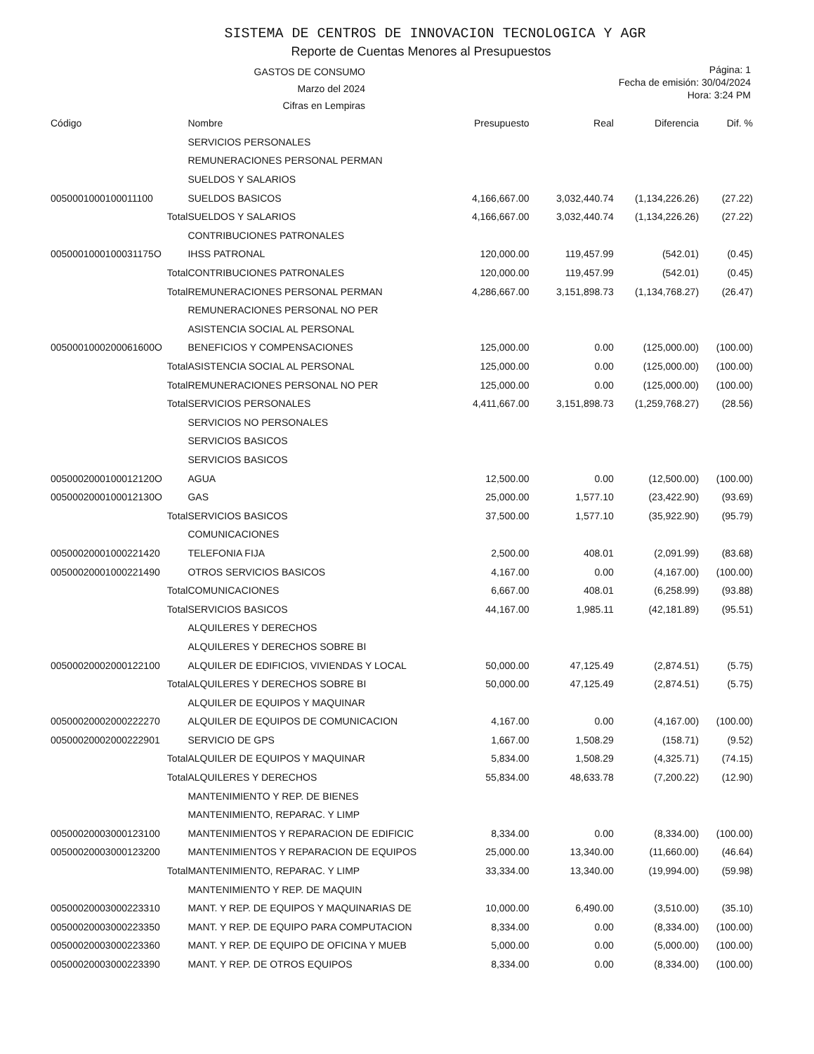SISTEMA DE CENTROS DE INNOVACION TECNOLOGICA Y AGR
Reporte de Cuentas Menores al Presupuestos
GASTOS DE CONSUMO
Marzo del 2024
Cifras en Lempiras
Página: 1
Fecha de emisión: 30/04/2024
Hora: 3:24 PM
| Código | Nombre | Presupuesto | Real | Diferencia | Dif. % |
| --- | --- | --- | --- | --- | --- |
| | SERVICIOS PERSONALES | | | | |
| | REMUNERACIONES PERSONAL PERMAN | | | | |
| | SUELDOS Y SALARIOS | | | | |
| 0050001000100011100 | SUELDOS BASICOS | 4,166,667.00 | 3,032,440.74 | (1,134,226.26) | (27.22) |
| Total | SUELDOS Y SALARIOS | 4,166,667.00 | 3,032,440.74 | (1,134,226.26) | (27.22) |
| | CONTRIBUCIONES PATRONALES | | | | |
| 0050001000100031175O | IHSS PATRONAL | 120,000.00 | 119,457.99 | (542.01) | (0.45) |
| Total | CONTRIBUCIONES PATRONALES | 120,000.00 | 119,457.99 | (542.01) | (0.45) |
| Total | REMUNERACIONES PERSONAL PERMAN | 4,286,667.00 | 3,151,898.73 | (1,134,768.27) | (26.47) |
| | REMUNERACIONES PERSONAL NO PER | | | | |
| | ASISTENCIA SOCIAL AL PERSONAL | | | | |
| 0050001000200061600O | BENEFICIOS Y COMPENSACIONES | 125,000.00 | 0.00 | (125,000.00) | (100.00) |
| Total | ASISTENCIA SOCIAL AL PERSONAL | 125,000.00 | 0.00 | (125,000.00) | (100.00) |
| Total | REMUNERACIONES PERSONAL NO PER | 125,000.00 | 0.00 | (125,000.00) | (100.00) |
| Total | SERVICIOS PERSONALES | 4,411,667.00 | 3,151,898.73 | (1,259,768.27) | (28.56) |
| | SERVICIOS NO PERSONALES | | | | |
| | SERVICIOS BASICOS | | | | |
| | SERVICIOS BASICOS | | | | |
| 0050002000100012120O | AGUA | 12,500.00 | 0.00 | (12,500.00) | (100.00) |
| 0050002000100012130O | GAS | 25,000.00 | 1,577.10 | (23,422.90) | (93.69) |
| Total | SERVICIOS BASICOS | 37,500.00 | 1,577.10 | (35,922.90) | (95.79) |
| | COMUNICACIONES | | | | |
| 00500020001000221420 | TELEFONIA FIJA | 2,500.00 | 408.01 | (2,091.99) | (83.68) |
| 00500020001000221490 | OTROS SERVICIOS BASICOS | 4,167.00 | 0.00 | (4,167.00) | (100.00) |
| Total | COMUNICACIONES | 6,667.00 | 408.01 | (6,258.99) | (93.88) |
| Total | SERVICIOS BASICOS | 44,167.00 | 1,985.11 | (42,181.89) | (95.51) |
| | ALQUILERES Y DERECHOS | | | | |
| | ALQUILERES Y DERECHOS SOBRE BI | | | | |
| 00500020002000122100 | ALQUILER DE EDIFICIOS, VIVIENDAS Y LOCAL | 50,000.00 | 47,125.49 | (2,874.51) | (5.75) |
| Total | ALQUILERES Y DERECHOS SOBRE BI | 50,000.00 | 47,125.49 | (2,874.51) | (5.75) |
| | ALQUILER DE EQUIPOS Y MAQUINAR | | | | |
| 00500020002000222270 | ALQUILER DE EQUIPOS DE COMUNICACION | 4,167.00 | 0.00 | (4,167.00) | (100.00) |
| 00500020002000222901 | SERVICIO DE GPS | 1,667.00 | 1,508.29 | (158.71) | (9.52) |
| Total | ALQUILER DE EQUIPOS Y MAQUINAR | 5,834.00 | 1,508.29 | (4,325.71) | (74.15) |
| Total | ALQUILERES Y DERECHOS | 55,834.00 | 48,633.78 | (7,200.22) | (12.90) |
| | MANTENIMIENTO Y REP. DE BIENES | | | | |
| | MANTENIMIENTO, REPARAC. Y LIMP | | | | |
| 00500020003000123100 | MANTENIMIENTOS Y REPARACION DE EDIFICIC | 8,334.00 | 0.00 | (8,334.00) | (100.00) |
| 00500020003000123200 | MANTENIMIENTOS Y REPARACION DE EQUIPOS | 25,000.00 | 13,340.00 | (11,660.00) | (46.64) |
| Total | MANTENIMIENTO, REPARAC. Y LIMP | 33,334.00 | 13,340.00 | (19,994.00) | (59.98) |
| | MANTENIMIENTO Y REP. DE MAQUIN | | | | |
| 00500020003000223310 | MANT. Y REP. DE EQUIPOS Y MAQUINARIAS DE | 10,000.00 | 6,490.00 | (3,510.00) | (35.10) |
| 00500020003000223350 | MANT. Y REP. DE EQUIPO PARA COMPUTACION | 8,334.00 | 0.00 | (8,334.00) | (100.00) |
| 00500020003000223360 | MANT. Y REP. DE EQUIPO DE OFICINA Y MUEB | 5,000.00 | 0.00 | (5,000.00) | (100.00) |
| 00500020003000223390 | MANT. Y REP. DE OTROS EQUIPOS | 8,334.00 | 0.00 | (8,334.00) | (100.00) |